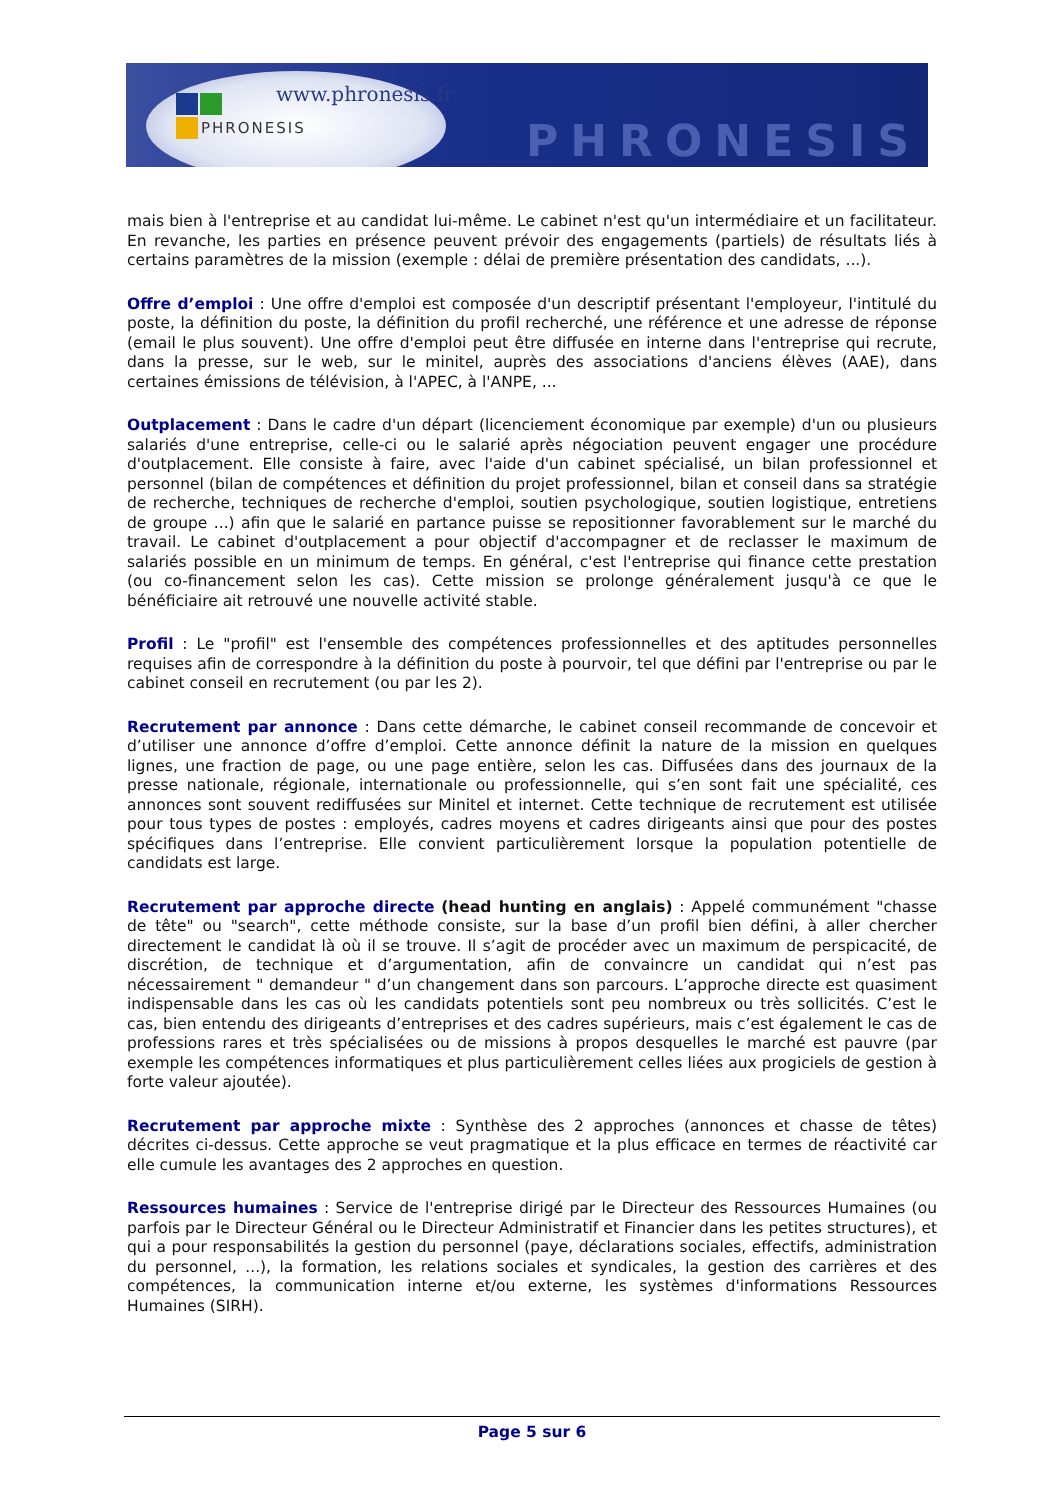www.phronesis.fr
PHRONESIS
PHRONESIS
mais bien à l'entreprise et au candidat lui-même. Le cabinet n'est qu'un intermédiaire et un facilitateur. En revanche, les parties en présence peuvent prévoir des engagements (partiels) de résultats liés à certains paramètres de la mission (exemple : délai de première présentation des candidats, ...).
Offre d’emploi : Une offre d'emploi est composée d'un descriptif présentant l'employeur, l'intitulé du poste, la définition du poste, la définition du profil recherché, une référence et une adresse de réponse (email le plus souvent). Une offre d'emploi peut être diffusée en interne dans l'entreprise qui recrute, dans la presse, sur le web, sur le minitel, auprès des associations d'anciens élèves (AAE), dans certaines émissions de télévision, à l'APEC, à l'ANPE, ...
Outplacement : Dans le cadre d'un départ (licenciement économique par exemple) d'un ou plusieurs salariés d'une entreprise, celle-ci ou le salarié après négociation peuvent engager une procédure d'outplacement. Elle consiste à faire, avec l'aide d'un cabinet spécialisé, un bilan professionnel et personnel (bilan de compétences et définition du projet professionnel, bilan et conseil dans sa stratégie de recherche, techniques de recherche d'emploi, soutien psychologique, soutien logistique, entretiens de groupe ...) afin que le salarié en partance puisse se repositionner favorablement sur le marché du travail. Le cabinet d'outplacement a pour objectif d'accompagner et de reclasser le maximum de salariés possible en un minimum de temps. En général, c'est l'entreprise qui finance cette prestation (ou co-financement selon les cas). Cette mission se prolonge généralement jusqu'à ce que le bénéficiaire ait retrouvé une nouvelle activité stable.
Profil : Le "profil" est l'ensemble des compétences professionnelles et des aptitudes personnelles requises afin de correspondre à la définition du poste à pourvoir, tel que défini par l'entreprise ou par le cabinet conseil en recrutement (ou par les 2).
Recrutement par annonce : Dans cette démarche, le cabinet conseil recommande de concevoir et d’utiliser une annonce d’offre d’emploi. Cette annonce définit la nature de la mission en quelques lignes, une fraction de page, ou une page entière, selon les cas. Diffusées dans des journaux de la presse nationale, régionale, internationale ou professionnelle, qui s’en sont fait une spécialité, ces annonces sont souvent rediffusées sur Minitel et internet. Cette technique de recrutement est utilisée pour tous types de postes : employés, cadres moyens et cadres dirigeants ainsi que pour des postes spécifiques dans l’entreprise. Elle convient particulièrement lorsque la population potentielle de candidats est large.
Recrutement par approche directe (head hunting en anglais) : Appelé communément "chasse de tête" ou "search", cette méthode consiste, sur la base d’un profil bien défini, à aller chercher directement le candidat là où il se trouve. Il s’agit de procéder avec un maximum de perspicacité, de discrétion, de technique et d’argumentation, afin de convaincre un candidat qui n’est pas nécessairement " demandeur " d’un changement dans son parcours. L’approche directe est quasiment indispensable dans les cas où les candidats potentiels sont peu nombreux ou très sollicités. C’est le cas, bien entendu des dirigeants d’entreprises et des cadres supérieurs, mais c’est également le cas de professions rares et très spécialisées ou de missions à propos desquelles le marché est pauvre (par exemple les compétences informatiques et plus particulièrement celles liées aux progiciels de gestion à forte valeur ajoutée).
Recrutement par approche mixte : Synthèse des 2 approches (annonces et chasse de têtes) décrites ci-dessus. Cette approche se veut pragmatique et la plus efficace en termes de réactivité car elle cumule les avantages des 2 approches en question.
Ressources humaines : Service de l'entreprise dirigé par le Directeur des Ressources Humaines (ou parfois par le Directeur Général ou le Directeur Administratif et Financier dans les petites structures), et qui a pour responsabilités la gestion du personnel (paye, déclarations sociales, effectifs, administration du personnel, ...), la formation, les relations sociales et syndicales, la gestion des carrières et des compétences, la communication interne et/ou externe, les systèmes d'informations Ressources Humaines (SIRH).
Page 5 sur 6